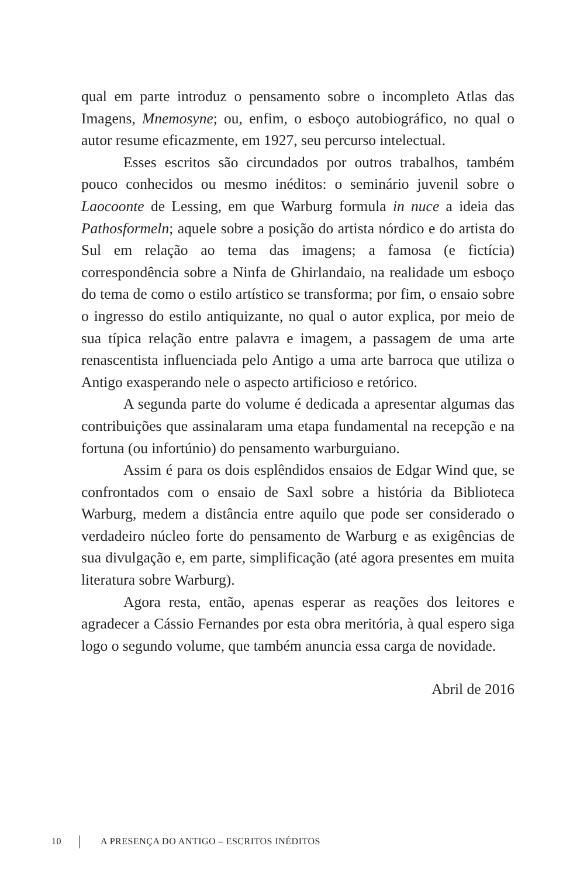qual em parte introduz o pensamento sobre o incompleto Atlas das Imagens, Mnemosyne; ou, enfim, o esboço autobiográfico, no qual o autor resume eficazmente, em 1927, seu percurso intelectual.
Esses escritos são circundados por outros trabalhos, também pouco conhecidos ou mesmo inéditos: o seminário juvenil sobre o Laocoonte de Lessing, em que Warburg formula in nuce a ideia das Pathosformeln; aquele sobre a posição do artista nórdico e do artista do Sul em relação ao tema das imagens; a famosa (e fictícia) correspondência sobre a Ninfa de Ghirlandaio, na realidade um esboço do tema de como o estilo artístico se transforma; por fim, o ensaio sobre o ingresso do estilo antiquizante, no qual o autor explica, por meio de sua típica relação entre palavra e imagem, a passagem de uma arte renascentista influenciada pelo Antigo a uma arte barroca que utiliza o Antigo exasperando nele o aspecto artificioso e retórico.
A segunda parte do volume é dedicada a apresentar algumas das contribuições que assinalaram uma etapa fundamental na recepção e na fortuna (ou infortúnio) do pensamento warburguiano.
Assim é para os dois esplêndidos ensaios de Edgar Wind que, se confrontados com o ensaio de Saxl sobre a história da Biblioteca Warburg, medem a distância entre aquilo que pode ser considerado o verdadeiro núcleo forte do pensamento de Warburg e as exigências de sua divulgação e, em parte, simplificação (até agora presentes em muita literatura sobre Warburg).
Agora resta, então, apenas esperar as reações dos leitores e agradecer a Cássio Fernandes por esta obra meritória, à qual espero siga logo o segundo volume, que também anuncia essa carga de novidade.
Abril de 2016
10 A PRESENÇA DO ANTIGO – ESCRITOS INÉDITOS